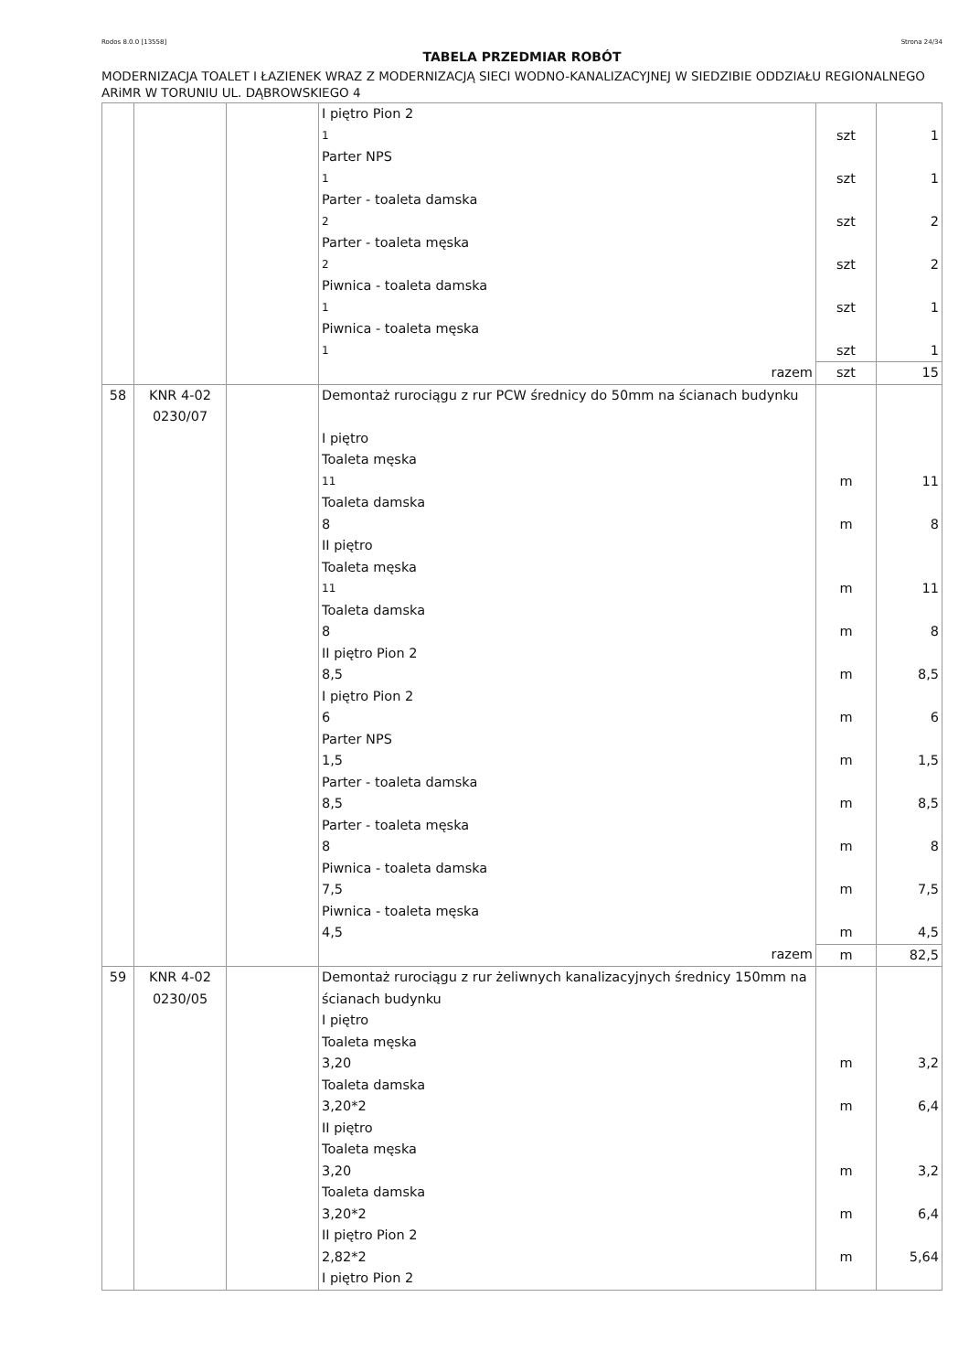Rodos 8.0.0 [13558] Strona 24/34
TABELA PRZEDMIAR ROBÓT
MODERNIZACJA TOALET I ŁAZIENEK WRAZ Z MODERNIZACJĄ SIECI WODNO-KANALIZACYJNEJ W SIEDZIBIE ODDZIAŁU REGIONALNEGO ARiMR W TORUNIU UL. DĄBROWSKIEGO 4
| | | | I piętro Pion 2 | | |
| | | | 1 | szt | 1 |
| | | | Parter NPS | | |
| | | | 1 | szt | 1 |
| | | | Parter - toaleta damska | | |
| | | | 2 | szt | 2 |
| | | | Parter - toaleta męska | | |
| | | | 2 | szt | 2 |
| | | | Piwnica - toaleta damska | | |
| | | | 1 | szt | 1 |
| | | | Piwnica - toaleta męska | | |
| | | | 1 | szt | 1 |
| | | | razem | szt | 15 |
| 58 | KNR 4-02 0230/07 | | Demontaż rurociągu z rur PCW średnicy do 50mm na ścianach budynku | | |
| | | | I piętro | | |
| | | | Toaleta męska | | |
| | | | 11 | m | 11 |
| | | | Toaleta damska | | |
| | | | 8 | m | 8 |
| | | | II piętro | | |
| | | | Toaleta męska | | |
| | | | 11 | m | 11 |
| | | | Toaleta damska | | |
| | | | 8 | m | 8 |
| | | | II piętro Pion 2 | | |
| | | | 8,5 | m | 8,5 |
| | | | I piętro Pion 2 | | |
| | | | 6 | m | 6 |
| | | | Parter NPS | | |
| | | | 1,5 | m | 1,5 |
| | | | Parter - toaleta damska | | |
| | | | 8,5 | m | 8,5 |
| | | | Parter - toaleta męska | | |
| | | | 8 | m | 8 |
| | | | Piwnica - toaleta damska | | |
| | | | 7,5 | m | 7,5 |
| | | | Piwnica - toaleta męska | | |
| | | | 4,5 | m | 4,5 |
| | | | razem | m | 82,5 |
| 59 | KNR 4-02 0230/05 | | Demontaż rurociągu z rur żeliwnych kanalizacyjnych średnicy 150mm na ścianach budynku | | |
| | | | I piętro | | |
| | | | Toaleta męska | | |
| | | | 3,20 | m | 3,2 |
| | | | Toaleta damska | | |
| | | | 3,20*2 | m | 6,4 |
| | | | II piętro | | |
| | | | Toaleta męska | | |
| | | | 3,20 | m | 3,2 |
| | | | Toaleta damska | | |
| | | | 3,20*2 | m | 6,4 |
| | | | II piętro Pion 2 | | |
| | | | 2,82*2 | m | 5,64 |
| | | | I piętro Pion 2 | | |